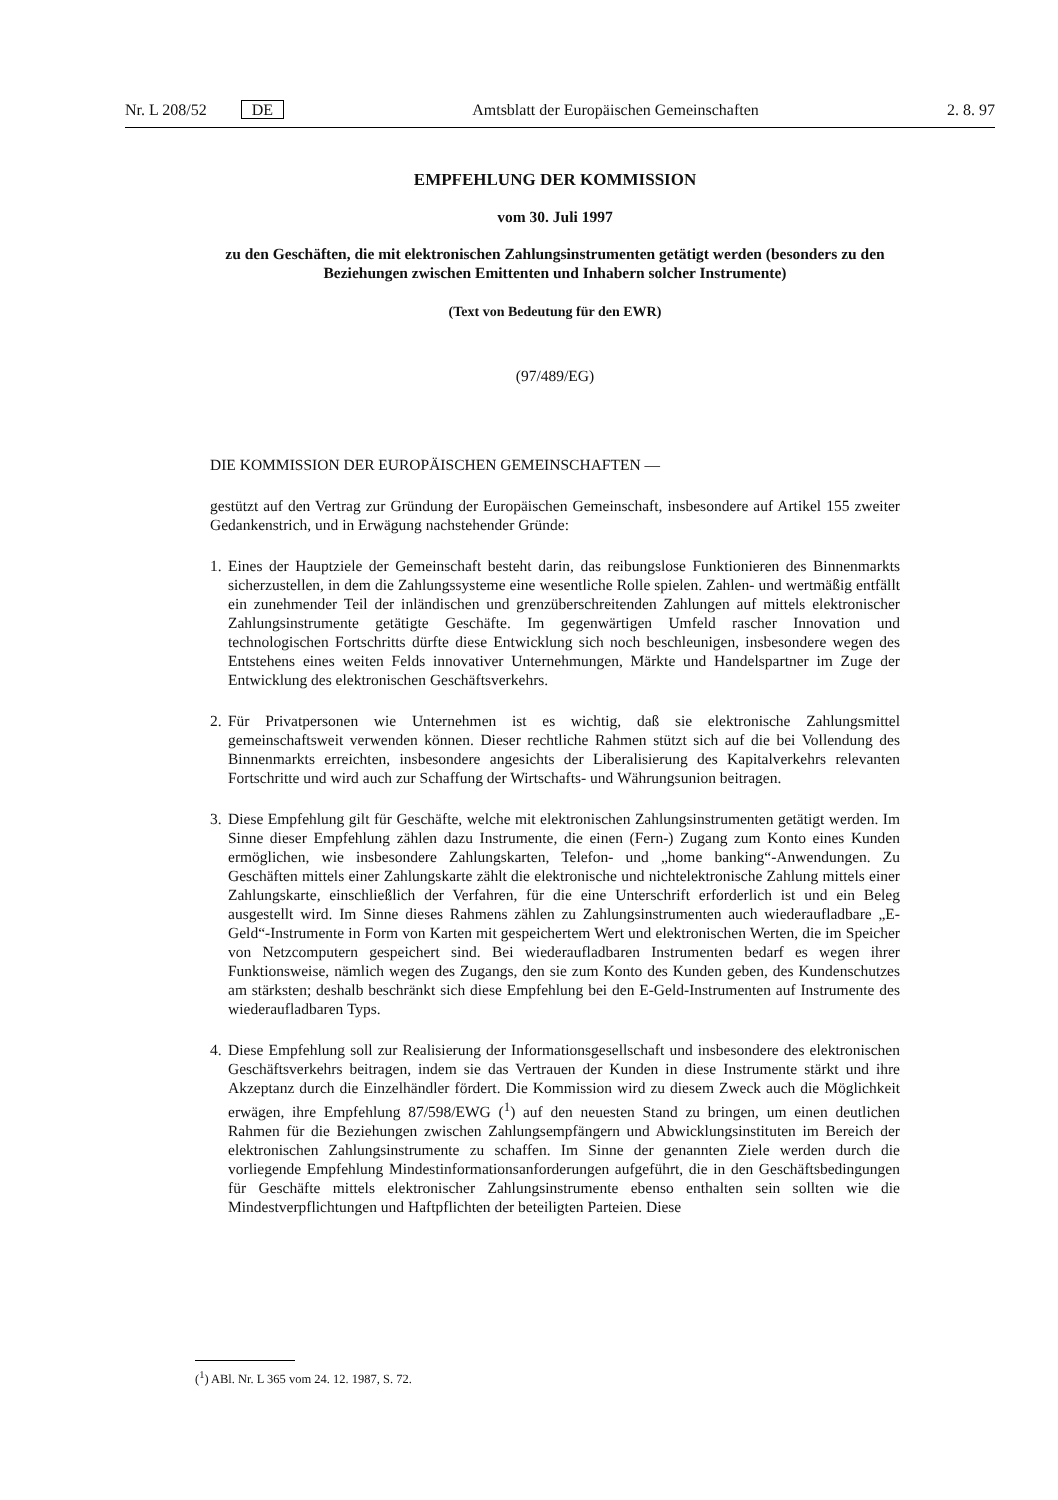Nr. L 208/52 DE Amtsblatt der Europäischen Gemeinschaften 2. 8. 97
EMPFEHLUNG DER KOMMISSION
vom 30. Juli 1997
zu den Geschäften, die mit elektronischen Zahlungsinstrumenten getätigt werden (besonders zu den Beziehungen zwischen Emittenten und Inhabern solcher Instrumente)
(Text von Bedeutung für den EWR)
(97/489/EG)
DIE KOMMISSION DER EUROPÄISCHEN GEMEINSCHAFTEN —
gestützt auf den Vertrag zur Gründung der Europäischen Gemeinschaft, insbesondere auf Artikel 155 zweiter Gedankenstrich, und in Erwägung nachstehender Gründe:
1.
Eines der Hauptziele der Gemeinschaft besteht darin, das reibungslose Funktionieren des Binnenmarkts sicherzustellen, in dem die Zahlungssysteme eine wesentliche Rolle spielen. Zahlen- und wertmäßig entfällt ein zunehmender Teil der inländischen und grenzüberschreitenden Zahlungen auf mittels elektronischer Zahlungsinstrumente getätigte Geschäfte. Im gegenwärtigen Umfeld rascher Innovation und technologischen Fortschritts dürfte diese Entwicklung sich noch beschleunigen, insbesondere wegen des Entstehens eines weiten Felds innovativer Unternehmungen, Märkte und Handelspartner im Zuge der Entwicklung des elektronischen Geschäftsverkehrs.
2.
Für Privatpersonen wie Unternehmen ist es wichtig, daß sie elektronische Zahlungsmittel gemeinschaftsweit verwenden können. Dieser rechtliche Rahmen stützt sich auf die bei Vollendung des Binnenmarkts erreichten, insbesondere angesichts der Liberalisierung des Kapitalverkehrs relevanten Fortschritte und wird auch zur Schaffung der Wirtschafts- und Währungsunion beitragen.
3.
Diese Empfehlung gilt für Geschäfte, welche mit elektronischen Zahlungsinstrumenten getätigt werden. Im Sinne dieser Empfehlung zählen dazu Instrumente, die einen (Fern-) Zugang zum Konto eines Kunden ermöglichen, wie insbesondere Zahlungskarten, Telefon- und „home banking“-Anwendungen. Zu Geschäften mittels einer Zahlungskarte zählt die elektronische und nichtelektronische Zahlung mittels einer Zahlungskarte, einschließlich der Verfahren, für die eine Unterschrift erforderlich ist und ein Beleg ausgestellt wird. Im Sinne dieses Rahmens zählen zu Zahlungsinstrumenten auch wiederaufladbare „E-Geld“-Instrumente in Form von Karten mit gespeichertem Wert und elektronischen Werten, die im Speicher von Netzcomputern gespeichert sind. Bei wiederaufladbaren Instrumenten bedarf es wegen ihrer Funktionsweise, nämlich wegen des Zugangs, den sie zum Konto des Kunden geben, des Kundenschutzes am stärksten; deshalb beschränkt sich diese Empfehlung bei den E-Geld-Instrumenten auf Instrumente des wiederaufladbaren Typs.
4.
Diese Empfehlung soll zur Realisierung der Informationsgesellschaft und insbesondere des elektronischen Geschäftsverkehrs beitragen, indem sie das Vertrauen der Kunden in diese Instrumente stärkt und ihre Akzeptanz durch die Einzelhändler fördert. Die Kommission wird zu diesem Zweck auch die Möglichkeit erwägen, ihre Empfehlung 87/598/EWG (<sup>1</sup>) auf den neuesten Stand zu bringen, um einen deutlichen Rahmen für die Beziehungen zwischen Zahlungsempfängern und Abwicklungsinstituten im Bereich der elektronischen Zahlungsinstrumente zu schaffen. Im Sinne der genannten Ziele werden durch die vorliegende Empfehlung Mindestinformationsanforderungen aufgeführt, die in den Geschäftsbedingungen für Geschäfte mittels elektronischer Zahlungsinstrumente ebenso enthalten sein sollten wie die Mindestverpflichtungen und Haftpflichten der beteiligten Parteien. Diese
(<sup>1</sup>) ABl. Nr. L 365 vom 24. 12. 1987, S. 72.